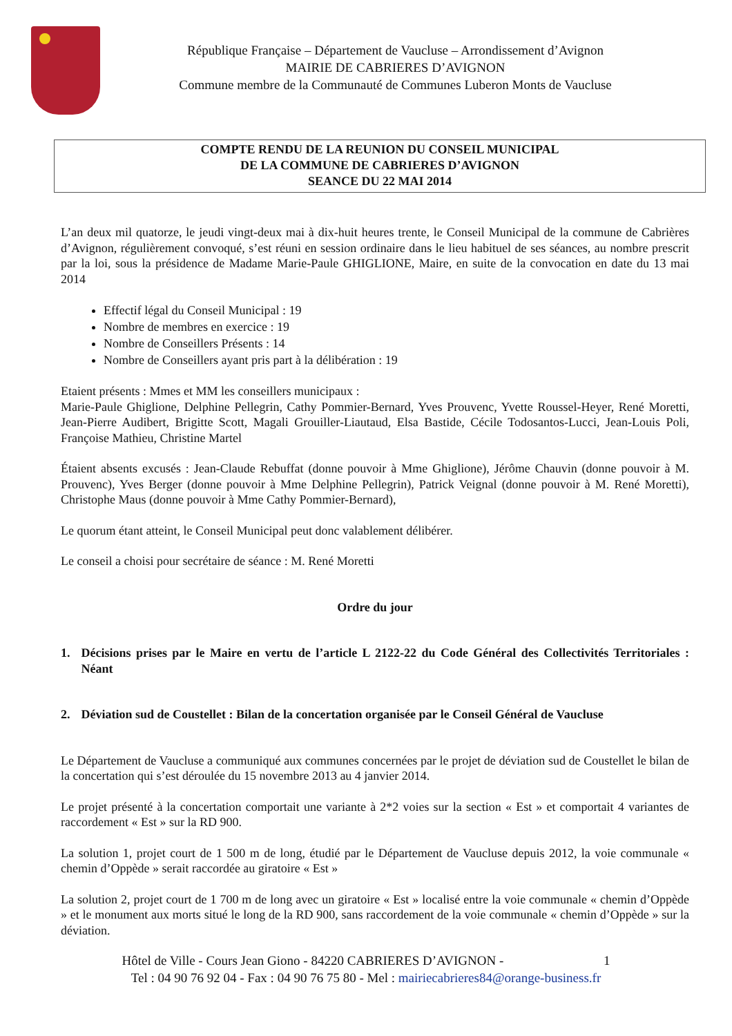République Française – Département de Vaucluse – Arrondissement d’Avignon
MAIRIE DE CABRIERES D’AVIGNON
Commune membre de la Communauté de Communes Luberon Monts de Vaucluse
COMPTE RENDU DE LA REUNION DU CONSEIL MUNICIPAL
DE LA COMMUNE DE CABRIERES D’AVIGNON
SEANCE DU 22 MAI 2014
L’an deux mil quatorze, le jeudi vingt-deux mai à dix-huit heures trente, le Conseil Municipal de la commune de Cabrières d’Avignon, régulièrement convoqué, s’est réuni en session ordinaire dans le lieu habituel de ses séances, au nombre prescrit par la loi, sous la présidence de Madame Marie-Paule GHIGLIONE, Maire, en suite de la convocation en date du 13 mai 2014
Effectif légal du Conseil Municipal : 19
Nombre de membres en exercice : 19
Nombre de Conseillers Présents : 14
Nombre de Conseillers ayant pris part à la délibération : 19
Etaient présents : Mmes et MM les conseillers municipaux :
Marie-Paule Ghiglione, Delphine Pellegrin, Cathy Pommier-Bernard, Yves Prouvenc, Yvette Roussel-Heyer, René Moretti, Jean-Pierre Audibert, Brigitte Scott, Magali Grouiller-Liautaud, Elsa Bastide, Cécile Todosantos-Lucci, Jean-Louis Poli, Françoise Mathieu, Christine Martel
Étaient absents excusés : Jean-Claude Rebuffat (donne pouvoir à Mme Ghiglione), Jérôme Chauvin (donne pouvoir à M. Prouvenc), Yves Berger (donne pouvoir à Mme Delphine Pellegrin), Patrick Veignal (donne pouvoir à M. René Moretti), Christophe Maus (donne pouvoir à Mme Cathy Pommier-Bernard),
Le quorum étant atteint, le Conseil Municipal peut donc valablement délibérer.
Le conseil a choisi pour secrétaire de séance : M. René Moretti
Ordre du jour
1. Décisions prises par le Maire en vertu de l’article L 2122-22 du Code Général des Collectivités Territoriales : Néant
2. Déviation sud de Coustellet : Bilan de la concertation organisée par le Conseil Général de Vaucluse
Le Département de Vaucluse a communiqué aux communes concernées par le projet de déviation sud de Coustellet le bilan de la concertation qui s’est déroulée du 15 novembre 2013 au 4 janvier 2014.
Le projet présenté à la concertation comportait une variante à 2*2 voies sur la section « Est » et comportait 4 variantes de raccordement « Est » sur la RD 900.
La solution 1, projet court de 1 500 m de long, étudié par le Département de Vaucluse depuis 2012, la voie communale « chemin d’Oppède » serait raccordée au giratoire « Est »
La solution 2, projet court de 1 700 m de long avec un giratoire « Est » localisé entre la voie communale « chemin d’Oppède » et le monument aux morts situé le long de la RD 900, sans raccordement de la voie communale « chemin d’Oppède » sur la déviation.
Hôtel de Ville - Cours Jean Giono - 84220 CABRIERES D’AVIGNON - 1
Tel : 04 90 76 92 04 - Fax : 04 90 76 75 80 - Mel : mairiecabrieres84@orange-business.fr